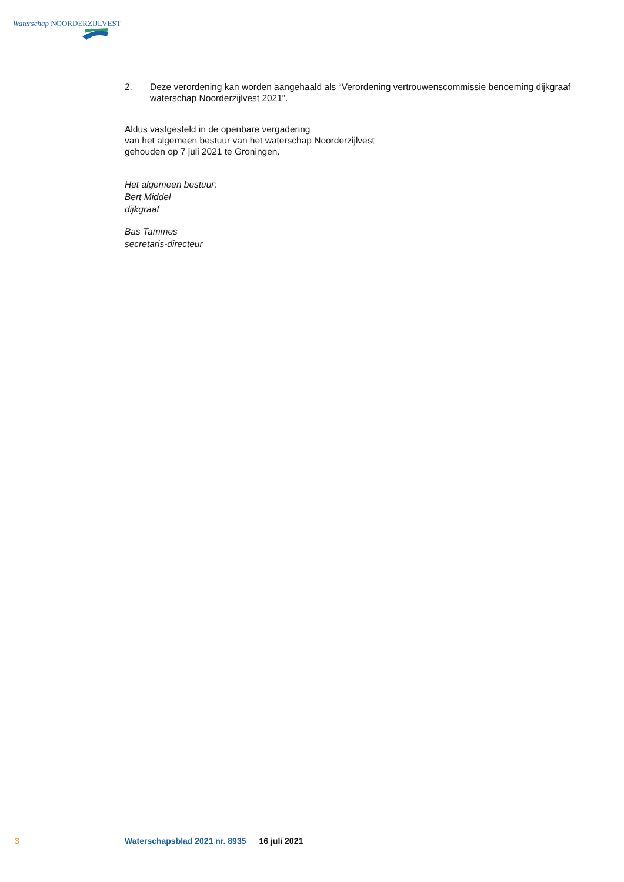Waterschap NOORDERZIJLVEST
2. Deze verordening kan worden aangehaald als “Verordening vertrouwenscommissie benoeming dijkgraaf waterschap Noorderzijlvest 2021”.
Aldus vastgesteld in de openbare vergadering
van het algemeen bestuur van het waterschap Noorderzijlvest
gehouden op 7 juli 2021 te Groningen.
Het algemeen bestuur:
Bert Middel
dijkgraaf
Bas Tammes
secretaris-directeur
3 Waterschapsblad 2021 nr. 8935 16 juli 2021